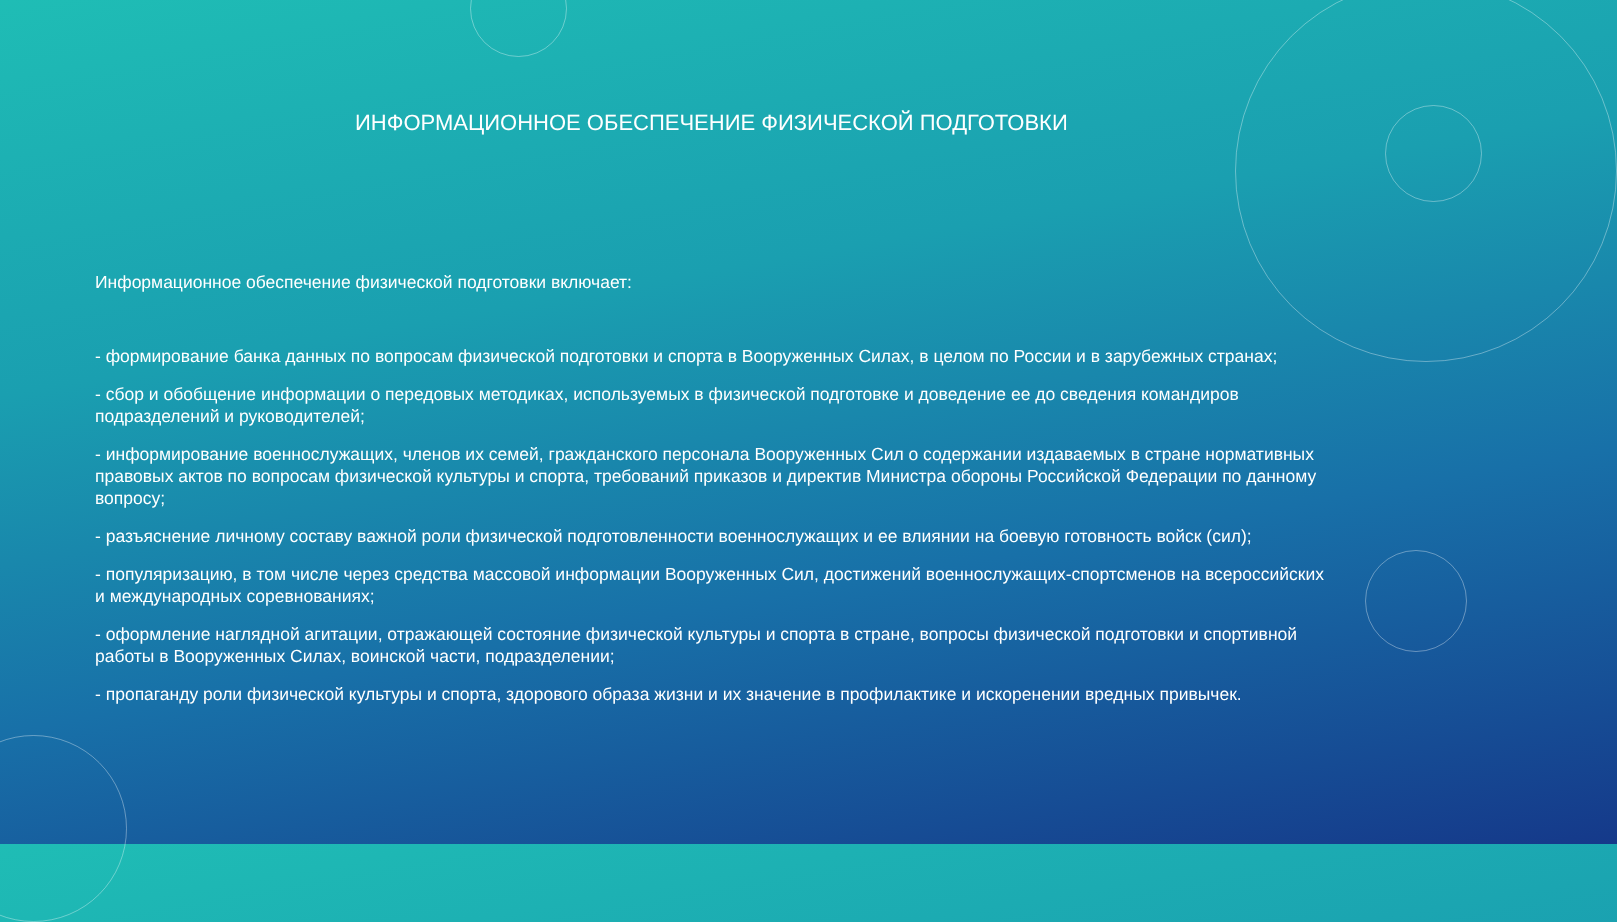ИНФОРМАЦИОННОЕ ОБЕСПЕЧЕНИЕ ФИЗИЧЕСКОЙ ПОДГОТОВКИ
Информационное обеспечение физической подготовки включает:
- формирование банка данных по вопросам физической подготовки и спорта в Вооруженных Силах, в целом по России и в зарубежных странах;
- сбор и обобщение информации о передовых методиках, используемых в физической подготовке и доведение ее до сведения командиров подразделений и руководителей;
- информирование военнослужащих, членов их семей, гражданского персонала Вооруженных Сил о содержании издаваемых в стране нормативных правовых актов по вопросам физической культуры и спорта, требований приказов и директив Министра обороны Российской Федерации по данному вопросу;
- разъяснение личному составу важной роли физической подготовленности военнослужащих и ее влиянии на боевую готовность войск (сил);
- популяризацию, в том числе через средства массовой информации Вооруженных Сил, достижений военнослужащих-спортсменов на всероссийских и международных соревнованиях;
- оформление наглядной агитации, отражающей состояние физической культуры и спорта в стране, вопросы физической подготовки и спортивной работы в Вооруженных Силах, воинской части, подразделении;
- пропаганду роли физической культуры и спорта, здорового образа жизни и их значение в профилактике и искоренении вредных привычек.